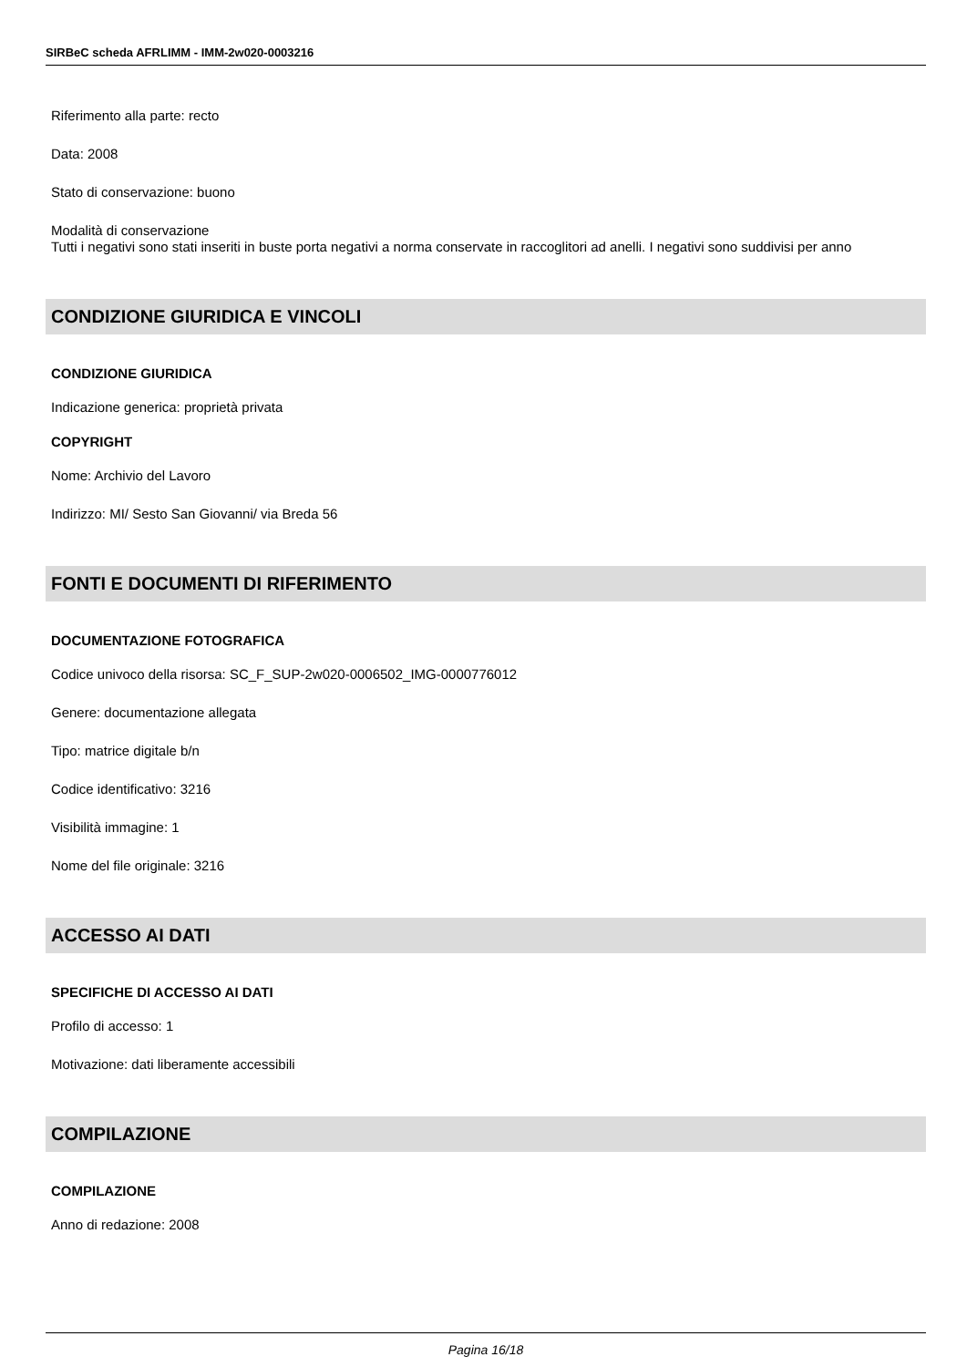SIRBeC scheda AFRLIMM - IMM-2w020-0003216
Riferimento alla parte: recto
Data: 2008
Stato di conservazione: buono
Modalità di conservazione
Tutti i negativi sono stati inseriti in buste porta negativi a norma conservate in raccoglitori ad anelli. I negativi sono suddivisi per anno
CONDIZIONE GIURIDICA E VINCOLI
CONDIZIONE GIURIDICA
Indicazione generica: proprietà privata
COPYRIGHT
Nome: Archivio del Lavoro
Indirizzo: MI/ Sesto San Giovanni/ via Breda 56
FONTI E DOCUMENTI DI RIFERIMENTO
DOCUMENTAZIONE FOTOGRAFICA
Codice univoco della risorsa: SC_F_SUP-2w020-0006502_IMG-0000776012
Genere: documentazione allegata
Tipo: matrice digitale b/n
Codice identificativo: 3216
Visibilità immagine: 1
Nome del file originale: 3216
ACCESSO AI DATI
SPECIFICHE DI ACCESSO AI DATI
Profilo di accesso: 1
Motivazione: dati liberamente accessibili
COMPILAZIONE
COMPILAZIONE
Anno di redazione: 2008
Pagina 16/18